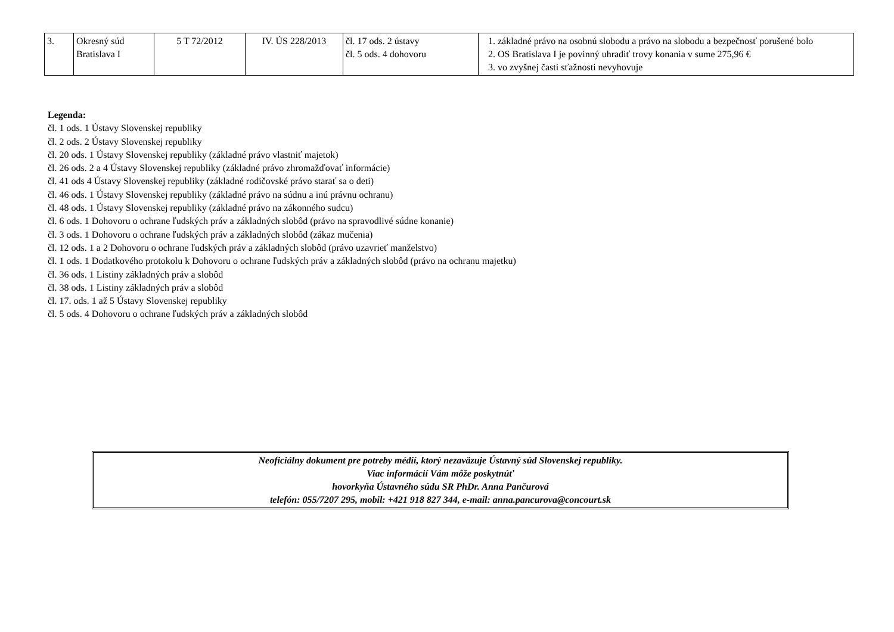| 3. | Okresný súd Bratislava I | 5 T 72/2012 | IV. ÚS 228/2013 | čl. 17 ods. 2 ústavy čl. 5 ods. 4 dohovoru | 1. základné právo na osobnú slobodu a právo na slobodu a bezpečnosť porušené bolo 2. OS Bratislava I je povinný uhradiť trovy konania v sume 275,96 € 3. vo zvyšnej časti sťažnosti nevyhovuje |
Legenda:
čl. 1 ods. 1 Ústavy Slovenskej republiky
čl. 2 ods. 2 Ústavy Slovenskej republiky
čl. 20 ods. 1 Ústavy Slovenskej republiky (základné právo vlastniť majetok)
čl. 26 ods. 2 a 4 Ústavy Slovenskej republiky (základné právo zhromažďovať informácie)
čl. 41 ods 4 Ústavy Slovenskej republiky (základné rodičovské právo starať sa o deti)
čl. 46 ods. 1 Ústavy Slovenskej republiky (základné právo na súdnu a inú právnu ochranu)
čl. 48 ods. 1 Ústavy Slovenskej republiky (základné právo na zákonného sudcu)
čl. 6 ods. 1 Dohovoru o ochrane ľudských práv a základných slobôd (právo na spravodlivé súdne konanie)
čl. 3 ods. 1 Dohovoru o ochrane ľudských práv a základných slobôd (zákaz mučenia)
čl. 12 ods. 1 a 2 Dohovoru o ochrane ľudských práv a základných slobôd (právo uzavrieť manželstvo)
čl. 1 ods. 1 Dodatkového protokolu k Dohovoru o ochrane ľudských práv a základných slobôd (právo na ochranu majetku)
čl. 36 ods. 1 Listiny základných práv a slobôd
čl. 38 ods. 1 Listiny základných práv a slobôd
čl. 17. ods. 1 až 5 Ústavy Slovenskej republiky
čl. 5 ods. 4 Dohovoru o ochrane ľudských práv a základných slobôd
Neoficiálny dokument pre potreby médií, ktorý nezaväzuje Ústavný súd Slovenskej republiky.
Viac informácií Vám môže poskytnúť
hovorkyňa Ústavného súdu SR PhDr. Anna Pančurová
telefón: 055/7207 295, mobil: +421 918 827 344, e-mail: anna.pancurova@concourt.sk